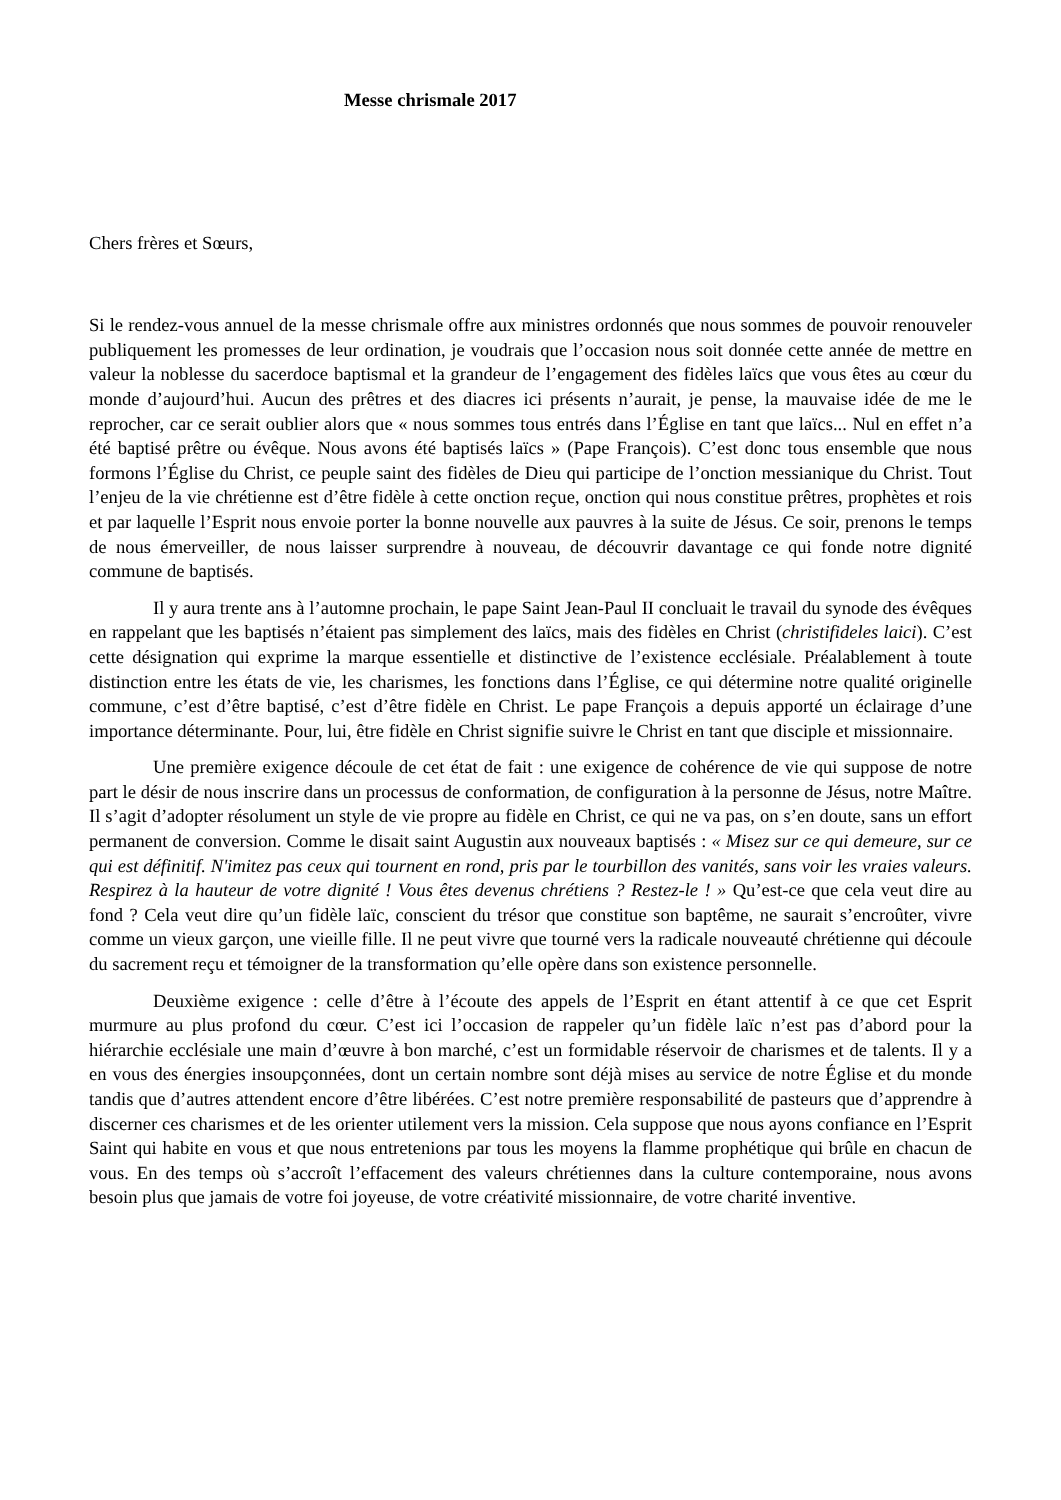Messe chrismale 2017
Chers frères et Sœurs,
Si le rendez-vous annuel de la messe chrismale offre aux ministres ordonnés que nous sommes de pouvoir renouveler publiquement les promesses de leur ordination, je voudrais que l’occasion nous soit donnée cette année de mettre en valeur la noblesse du sacerdoce baptismal et la grandeur de l’engagement des fidèles laïcs que vous êtes au cœur du monde d’aujourd’hui. Aucun des prêtres et des diacres ici présents n’aurait, je pense, la mauvaise idée de me le reprocher, car ce serait oublier alors que « nous sommes tous entrés dans l’Église en tant que laïcs... Nul en effet n’a été baptisé prêtre ou évêque. Nous avons été baptisés laïcs » (Pape François). C’est donc tous ensemble que nous formons l’Église du Christ, ce peuple saint des fidèles de Dieu qui participe de l’onction messianique du Christ. Tout l’enjeu de la vie chrétienne est d’être fidèle à cette onction reçue, onction qui nous constitue prêtres, prophètes et rois et par laquelle l’Esprit nous envoie porter la bonne nouvelle aux pauvres à la suite de Jésus. Ce soir, prenons le temps de nous émerveiller, de nous laisser surprendre à nouveau, de découvrir davantage ce qui fonde notre dignité commune de baptisés.
Il y aura trente ans à l’automne prochain, le pape Saint Jean-Paul II concluait le travail du synode des évêques en rappelant que les baptisés n’étaient pas simplement des laïcs, mais des fidèles en Christ (christifideles laici). C’est cette désignation qui exprime la marque essentielle et distinctive de l’existence ecclésiale. Préalablement à toute distinction entre les états de vie, les charismes, les fonctions dans l’Église, ce qui détermine notre qualité originelle commune, c’est d’être baptisé, c’est d’être fidèle en Christ. Le pape François a depuis apporté un éclairage d’une importance déterminante. Pour, lui, être fidèle en Christ signifie suivre le Christ en tant que disciple et missionnaire.
Une première exigence découle de cet état de fait : une exigence de cohérence de vie qui suppose de notre part le désir de nous inscrire dans un processus de conformation, de configuration à la personne de Jésus, notre Maître. Il s’agit d’adopter résolument un style de vie propre au fidèle en Christ, ce qui ne va pas, on s’en doute, sans un effort permanent de conversion. Comme le disait saint Augustin aux nouveaux baptisés : « Misez sur ce qui demeure, sur ce qui est définitif. N'imitez pas ceux qui tournent en rond, pris par le tourbillon des vanités, sans voir les vraies valeurs. Respirez à la hauteur de votre dignité ! Vous êtes devenus chrétiens ? Restez-le ! » Qu’est-ce que cela veut dire au fond ? Cela veut dire qu’un fidèle laïc, conscient du trésor que constitue son baptême, ne saurait s’encroûter, vivre comme un vieux garçon, une vieille fille. Il ne peut vivre que tourné vers la radicale nouveauté chrétienne qui découle du sacrement reçu et témoigner de la transformation qu’elle opère dans son existence personnelle.
Deuxième exigence : celle d’être à l’écoute des appels de l’Esprit en étant attentif à ce que cet Esprit murmure au plus profond du cœur. C’est ici l’occasion de rappeler qu’un fidèle laïc n’est pas d’abord pour la hiérarchie ecclésiale une main d’œuvre à bon marché, c’est un formidable réservoir de charismes et de talents. Il y a en vous des énergies insoupçonnées, dont un certain nombre sont déjà mises au service de notre Église et du monde tandis que d’autres attendent encore d’être libérées. C’est notre première responsabilité de pasteurs que d’apprendre à discerner ces charismes et de les orienter utilement vers la mission. Cela suppose que nous ayons confiance en l’Esprit Saint qui habite en vous et que nous entretenions par tous les moyens la flamme prophétique qui brûle en chacun de vous. En des temps où s’accroît l’effacement des valeurs chrétiennes dans la culture contemporaine, nous avons besoin plus que jamais de votre foi joyeuse, de votre créativité missionnaire, de votre charité inventive.